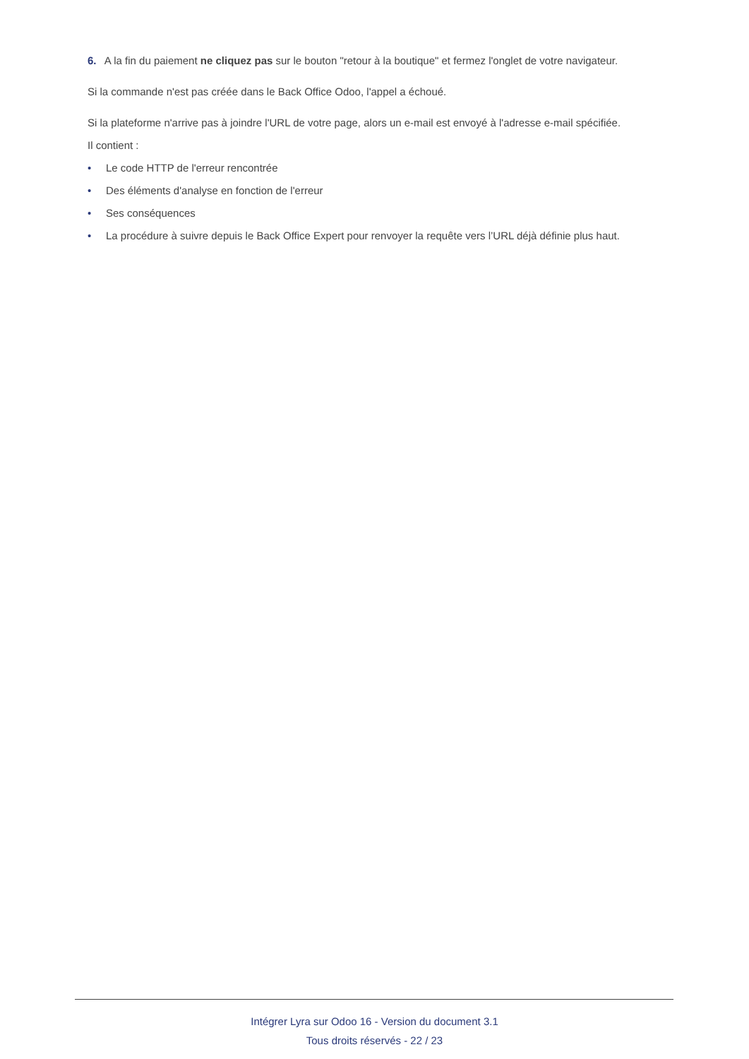6. A la fin du paiement ne cliquez pas sur le bouton "retour à la boutique" et fermez l'onglet de votre navigateur.
Si la commande n'est pas créée dans le Back Office Odoo, l'appel a échoué.
Si la plateforme n'arrive pas à joindre l'URL de votre page, alors un e-mail est envoyé à l'adresse e-mail spécifiée.
Il contient :
• Le code HTTP de l'erreur rencontrée
• Des éléments d'analyse en fonction de l'erreur
• Ses conséquences
• La procédure à suivre depuis le Back Office Expert pour renvoyer la requête vers l’URL déjà définie plus haut.
Intégrer Lyra sur Odoo 16 - Version du document 3.1
Tous droits réservés - 22 / 23